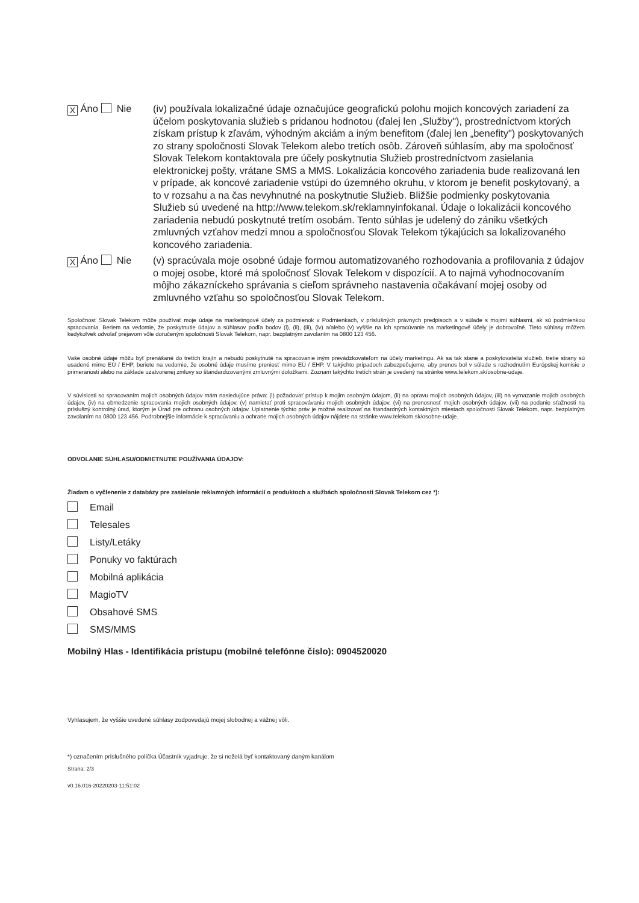X Áno Nie (iv) používala lokalizačné údaje označujúce geografickú polohu mojich koncových zariadení za účelom poskytovania služieb s pridanou hodnotou (ďalej len „Služby"), prostredníctvom ktorých získam prístup k zľavám, výhodným akciám a iným benefitom (ďalej len „benefity") poskytovaných zo strany spoločnosti Slovak Telekom alebo tretích osôb. Zároveň súhlasím, aby ma spoločnosť Slovak Telekom kontaktovala pre účely poskytnutia Služieb prostredníctvom zasielania elektronickej pošty, vrátane SMS a MMS. Lokalizácia koncového zariadenia bude realizovaná len v prípade, ak koncové zariadenie vstúpi do územného okruhu, v ktorom je benefit poskytovaný, a to v rozsahu a na čas nevyhnutné na poskytnutie Služieb. Bližšie podmienky poskytovania Služieb sú uvedené na http://www.telekom.sk/reklamnyinfokanal. Údaje o lokalizácii koncového zariadenia nebudú poskytnuté tretím osobám. Tento súhlas je udelený do zániku všetkých zmluvných vzťahov medzi mnou a spoločnosťou Slovak Telekom týkajúcich sa lokalizovaného koncového zariadenia.
X Áno Nie (v) spracúvala moje osobné údaje formou automatizovaného rozhodovania a profilovania z údajov o mojej osobe, ktoré má spoločnosť Slovak Telekom v dispozícií. A to najmä vyhodnocovaním môjho zákazníckeho správania s cieľom správneho nastavenia očakávaní mojej osoby od zmluvného vzťahu so spoločnosťou Slovak Telekom.
Spoločnosť Slovak Telekom môže používať moje údaje na marketingové účely za podmienok v Podmienkach, v príslušných právnych predpisoch a v súlade s mojimi súhlasmi, ak sú podmienkou spracovania. Beriem na vedomie, že poskytnutie údajov a súhlasov podľa bodov (i), (ii), (iii), (iv) a/alebo (v) vyššie na ich spracúvanie na marketingové účely je dobrovoľné. Tieto súhlasy môžem kedykoľvek odvolať prejavom vôle doručeným spoločnosti Slovak Telekom, napr. bezplatným zavolaním na 0800 123 456.
Vaše osobné údaje môžu byť prenášané do tretích krajín a nebudú poskytnuté na spracovanie iným prevádzkovateľom na účely marketingu. Ak sa tak stane a poskytovatelia služieb, tretie strany sú usadené mimo EÚ / EHP, beriete na vedomie, že osobné údaje musíme preniesť mimo EÚ / EHP. V takýchto prípadoch zabezpečujeme, aby prenos bol v súlade s rozhodnutím Európskej komisie o primeranosti alebo na základe uzatvorenej zmluvy so štandardizovanými zmluvnými doložkami. Zoznam takýchto tretích strán je uvedený na stránke www.telekom.sk/osobne-udaje.
V súvislosti so spracovaním mojich osobných údajov mám nasledujúce práva: (i) požadovať prístup k mojim osobným údajom, (ii) na opravu mojich osobných údajov, (iii) na vymazanie mojich osobných údajov, (iv) na obmedzenie spracovania mojich osobných údajov, (v) namietať proti spracovávaniu mojich osobných údajov, (vi) na prenosnosť mojich osobných údajov, (vii) na podanie sťažnosti na príslušný kontrolný úrad, ktorým je Úrad pre ochranu osobných údajov. Uplatnenie týchto práv je možné realizovať na štandardných kontaktných miestach spoločnosti Slovak Telekom, napr. bezplatným zavolaním na 0800 123 456. Podrobnejšie informácie k spracúvaniu a ochrane mojich osobných údajov nájdete na stránke www.telekom.sk/osobne-udaje.
ODVOLANIE SÚHLASU/ODMIETNUTIE POUŽÍVANIA ÚDAJOV:
Žiadam o vyčlenenie z databázy pre zasielanie reklamných informácií o produktoch a službách spoločnosti Slovak Telekom cez *):
Email
Telesales
Listy/Letáky
Ponuky vo faktúrach
Mobilná aplikácia
MagioTV
Obsahové SMS
SMS/MMS
Mobilný Hlas - Identifikácia prístupu (mobilné telefónne číslo): 0904520020
Vyhlasujem, že vyššie uvedené súhlasy zodpovedajú mojej slobodnej a vážnej vôli.
*) označením príslušného políčka Účastník vyjadruje, že si neželá byť kontaktovaný daným kanálom
Strana: 2/3
v0.16.016-20220203-11:51:02